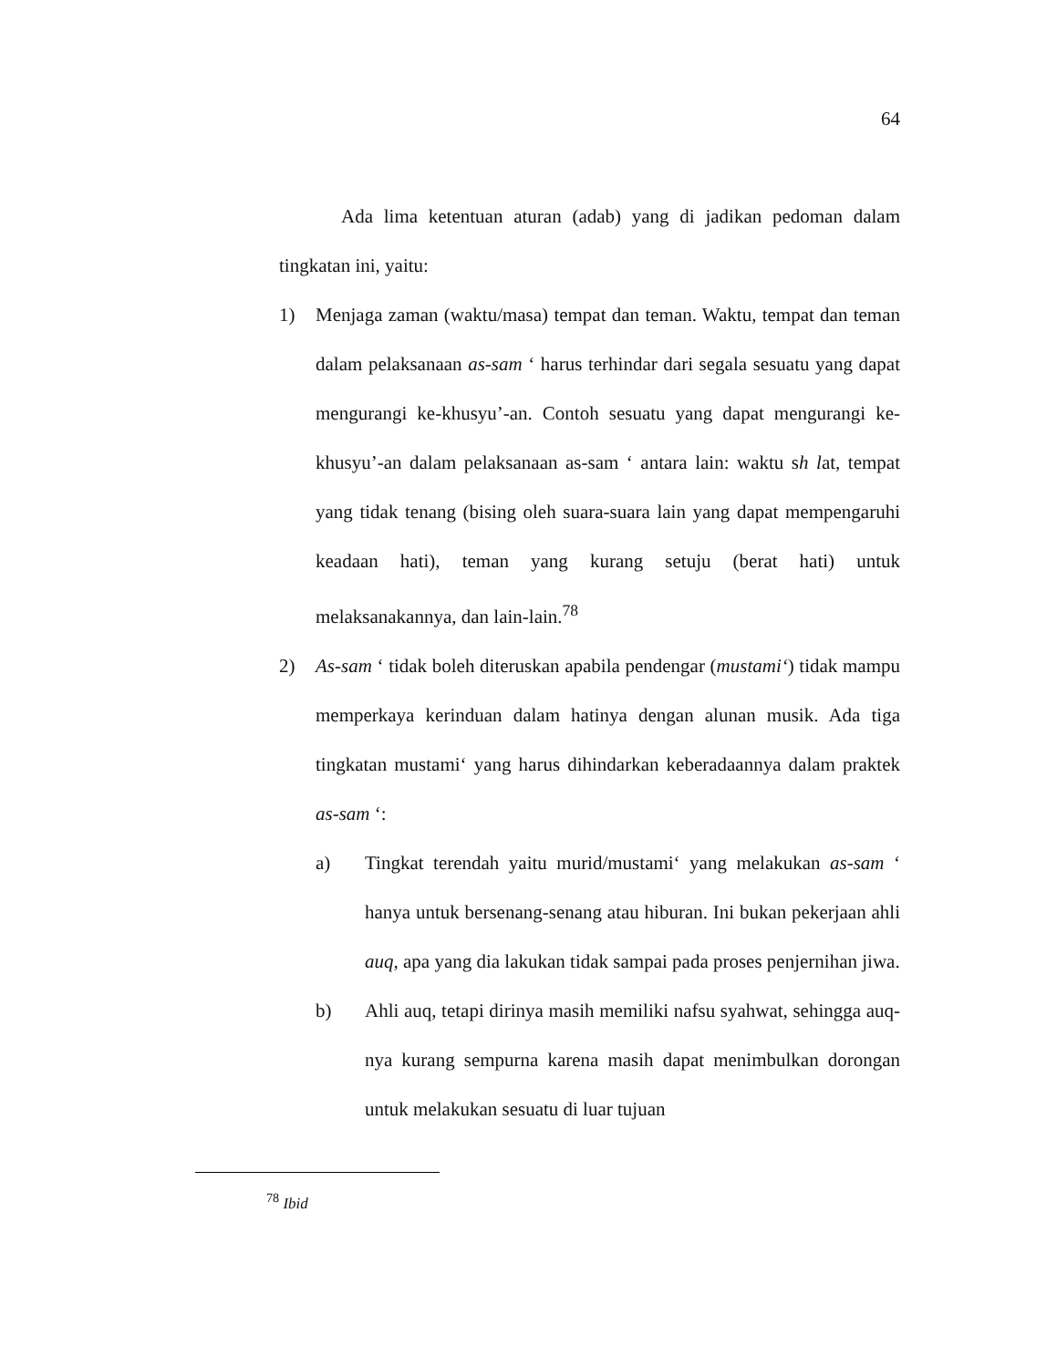64
Ada lima ketentuan aturan (adab) yang di jadikan pedoman dalam tingkatan ini, yaitu:
1) Menjaga zaman (waktu/masa) tempat dan teman. Waktu, tempat dan teman dalam pelaksanaan as-sam ‘ harus terhindar dari segala sesuatu yang dapat mengurangi ke-khusyu’-an. Contoh sesuatu yang dapat mengurangi ke-khusyu’-an dalam pelaksanaan as-sam ‘ antara lain: waktu sh lat, tempat yang tidak tenang (bising oleh suara-suara lain yang dapat mempengaruhi keadaan hati), teman yang kurang setuju (berat hati) untuk melaksanakannya, dan lain-lain.<sup>78</sup>
2) As-sam ‘ tidak boleh diteruskan apabila pendengar (mustami‘) tidak mampu memperkaya kerinduan dalam hatinya dengan alunan musik. Ada tiga tingkatan mustami‘ yang harus dihindarkan keberadaannya dalam praktek as-sam ‘:
a) Tingkat terendah yaitu murid/mustami‘ yang melakukan as-sam ‘ hanya untuk bersenang-senang atau hiburan. Ini bukan pekerjaan ahli auq, apa yang dia lakukan tidak sampai pada proses penjernihan jiwa.
b) Ahli auq, tetapi dirinya masih memiliki nafsu syahwat, sehingga auq-nya kurang sempurna karena masih dapat menimbulkan dorongan untuk melakukan sesuatu di luar tujuan
<sup>78</sup> Ibid